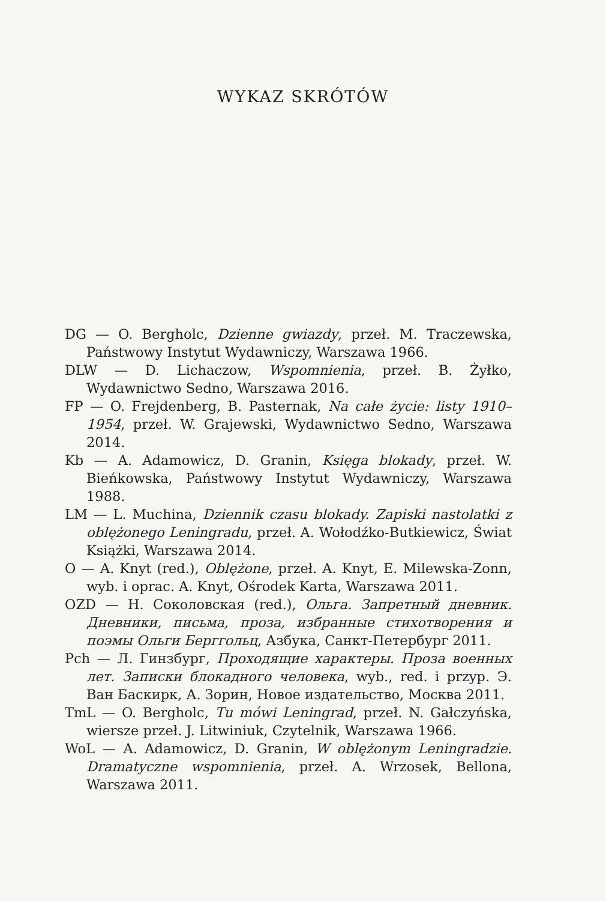WYKAZ SKRÓTÓW
DG — O. Bergholc, Dzienne gwiazdy, przeł. M. Traczewska, Państwowy Instytut Wydawniczy, Warszawa 1966.
DLW — D. Lichaczow, Wspomnienia, przeł. B. Żyłko, Wydawnictwo Sedno, Warszawa 2016.
FP — O. Frejdenberg, B. Pasternak, Na całe życie: listy 1910–1954, przeł. W. Grajewski, Wydawnictwo Sedno, Warszawa 2014.
Kb — A. Adamowicz, D. Granin, Księga blokady, przeł. W. Bieńkowska, Państwowy Instytut Wydawniczy, Warszawa 1988.
LM — L. Muchina, Dziennik czasu blokady. Zapiski nastolatki z oblężonego Leningradu, przeł. A. Wołodźko-Butkiewicz, Świat Książki, Warszawa 2014.
O — A. Knyt (red.), Oblężone, przeł. A. Knyt, E. Milewska-Zonn, wyb. i oprac. A. Knyt, Ośrodek Karta, Warszawa 2011.
OZD — Н. Соколовская (red.), Ольга. Запретный дневник. Дневники, письма, проза, избранные стихотворения и поэмы Ольги Берггольц, Азбука, Санкт-Петербург 2011.
Pch — Л. Гинзбург, Проходящие характеры. Проза военных лет. Записки блокадного человека, wyb., red. i przyp. Э. Ван Баскирк, А. Зорин, Новое издательство, Москва 2011.
TmL — O. Bergholc, Tu mówi Leningrad, przeł. N. Gałczyńska, wiersze przeł. J. Litwiniuk, Czytelnik, Warszawa 1966.
WoL — A. Adamowicz, D. Granin, W oblężonym Leningradzie. Dramatyczne wspomnienia, przeł. A. Wrzosek, Bellona, Warszawa 2011.